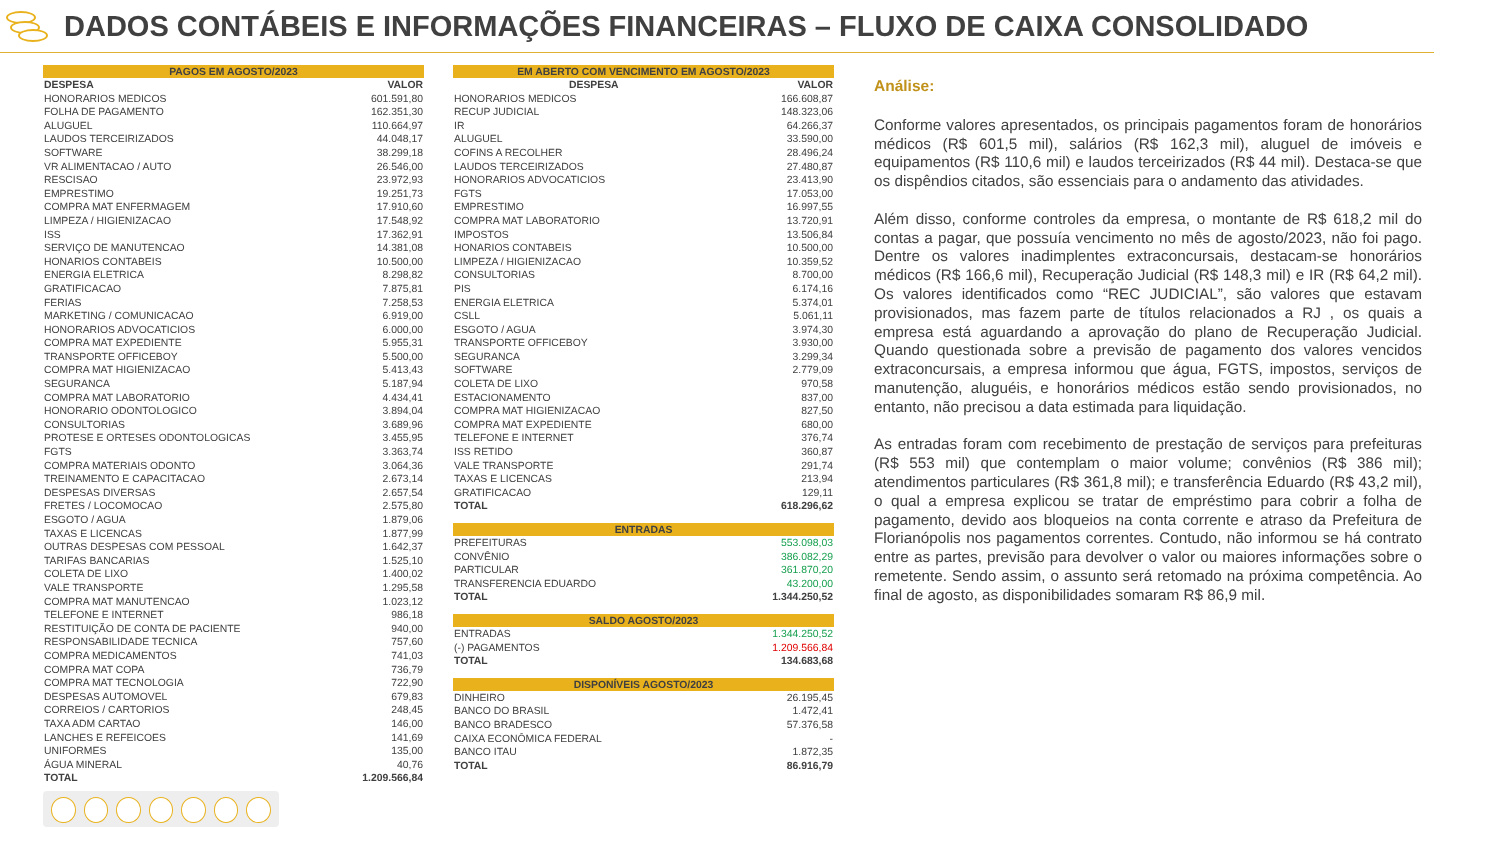DADOS CONTÁBEIS E INFORMAÇÕES FINANCEIRAS – FLUXO DE CAIXA CONSOLIDADO
| PAGOS EM AGOSTO/2023 | |
| --- | --- |
| DESPESA | VALOR |
| HONORARIOS MEDICOS | 601.591,80 |
| FOLHA DE PAGAMENTO | 162.351,30 |
| ALUGUEL | 110.664,97 |
| LAUDOS TERCEIRIZADOS | 44.048,17 |
| SOFTWARE | 38.299,18 |
| VR ALIMENTACAO / AUTO | 26.546,00 |
| RESCISAO | 23.972,93 |
| EMPRESTIMO | 19.251,73 |
| COMPRA MAT ENFERMAGEM | 17.910,60 |
| LIMPEZA / HIGIENIZACAO | 17.548,92 |
| ISS | 17.362,91 |
| SERVIÇO DE MANUTENCAO | 14.381,08 |
| HONARIOS CONTABEIS | 10.500,00 |
| ENERGIA ELETRICA | 8.298,82 |
| GRATIFICACAO | 7.875,81 |
| FERIAS | 7.258,53 |
| MARKETING / COMUNICACAO | 6.919,00 |
| HONORARIOS ADVOCATICIOS | 6.000,00 |
| COMPRA MAT EXPEDIENTE | 5.955,31 |
| TRANSPORTE OFFICEBOY | 5.500,00 |
| COMPRA MAT HIGIENIZACAO | 5.413,43 |
| SEGURANCA | 5.187,94 |
| COMPRA MAT LABORATORIO | 4.434,41 |
| HONORARIO ODONTOLOGICO | 3.894,04 |
| CONSULTORIAS | 3.689,96 |
| PROTESE E ORTESES ODONTOLOGICAS | 3.455,95 |
| FGTS | 3.363,74 |
| COMPRA MATERIAIS ODONTO | 3.064,36 |
| TREINAMENTO E CAPACITACAO | 2.673,14 |
| DESPESAS DIVERSAS | 2.657,54 |
| FRETES / LOCOMOCAO | 2.575,80 |
| ESGOTO / AGUA | 1.879,06 |
| TAXAS E LICENCAS | 1.877,99 |
| OUTRAS DESPESAS COM PESSOAL | 1.642,37 |
| TARIFAS BANCARIAS | 1.525,10 |
| COLETA DE LIXO | 1.400,02 |
| VALE TRANSPORTE | 1.295,58 |
| COMPRA MAT MANUTENCAO | 1.023,12 |
| TELEFONE E INTERNET | 986,18 |
| RESTITUIÇÃO DE CONTA DE PACIENTE | 940,00 |
| RESPONSABILIDADE TECNICA | 757,60 |
| COMPRA MEDICAMENTOS | 741,03 |
| COMPRA MAT COPA | 736,79 |
| COMPRA MAT TECNOLOGIA | 722,90 |
| DESPESAS AUTOMOVEL | 679,83 |
| CORREIOS / CARTORIOS | 248,45 |
| TAXA ADM CARTAO | 146,00 |
| LANCHES E REFEICOES | 141,69 |
| UNIFORMES | 135,00 |
| ÁGUA MINERAL | 40,76 |
| TOTAL | 1.209.566,84 |
| EM ABERTO COM VENCIMENTO EM AGOSTO/2023 | |
| --- | --- |
| DESPESA | VALOR |
| HONORARIOS MEDICOS | 166.608,87 |
| RECUP JUDICIAL | 148.323,06 |
| IR | 64.266,37 |
| ALUGUEL | 33.590,00 |
| COFINS A RECOLHER | 28.496,24 |
| LAUDOS TERCEIRIZADOS | 27.480,87 |
| HONORARIOS ADVOCATICIOS | 23.413,90 |
| FGTS | 17.053,00 |
| EMPRESTIMO | 16.997,55 |
| COMPRA MAT LABORATORIO | 13.720,91 |
| IMPOSTOS | 13.506,84 |
| HONARIOS CONTABEIS | 10.500,00 |
| LIMPEZA / HIGIENIZACAO | 10.359,52 |
| CONSULTORIAS | 8.700,00 |
| PIS | 6.174,16 |
| ENERGIA ELETRICA | 5.374,01 |
| CSLL | 5.061,11 |
| ESGOTO / AGUA | 3.974,30 |
| TRANSPORTE OFFICEBOY | 3.930,00 |
| SEGURANCA | 3.299,34 |
| SOFTWARE | 2.779,09 |
| COLETA DE LIXO | 970,58 |
| ESTACIONAMENTO | 837,00 |
| COMPRA MAT HIGIENIZACAO | 827,50 |
| COMPRA MAT EXPEDIENTE | 680,00 |
| TELEFONE E INTERNET | 376,74 |
| ISS RETIDO | 360,87 |
| VALE TRANSPORTE | 291,74 |
| TAXAS E LICENCAS | 213,94 |
| GRATIFICACAO | 129,11 |
| TOTAL | 618.296,62 |
| ENTRADAS | |
| --- | --- |
| PREFEITURAS | 553.098,03 |
| CONVÊNIO | 386.082,29 |
| PARTICULAR | 361.870,20 |
| TRANSFERENCIA EDUARDO | 43.200,00 |
| TOTAL | 1.344.250,52 |
| SALDO AGOSTO/2023 | |
| --- | --- |
| ENTRADAS | 1.344.250,52 |
| (-) PAGAMENTOS | 1.209.566,84 |
| TOTAL | 134.683,68 |
| DISPONÍVEIS AGOSTO/2023 | |
| --- | --- |
| DINHEIRO | 26.195,45 |
| BANCO DO BRASIL | 1.472,41 |
| BANCO BRADESCO | 57.376,58 |
| CAIXA ECONÔMICA FEDERAL | - |
| BANCO ITAU | 1.872,35 |
| TOTAL | 86.916,79 |
Análise:
Conforme valores apresentados, os principais pagamentos foram de honorários médicos (R$ 601,5 mil), salários (R$ 162,3 mil), aluguel de imóveis e equipamentos (R$ 110,6 mil) e laudos terceirizados (R$ 44 mil). Destaca-se que os dispêndios citados, são essenciais para o andamento das atividades.
Além disso, conforme controles da empresa, o montante de R$ 618,2 mil do contas a pagar, que possuía vencimento no mês de agosto/2023, não foi pago. Dentre os valores inadimplentes extraconcursais, destacam-se honorários médicos (R$ 166,6 mil), Recuperação Judicial (R$ 148,3 mil) e IR (R$ 64,2 mil). Os valores identificados como “REC JUDICIAL”, são valores que estavam provisionados, mas fazem parte de títulos relacionados a RJ , os quais a empresa está aguardando a aprovação do plano de Recuperação Judicial. Quando questionada sobre a previsão de pagamento dos valores vencidos extraconcursais, a empresa informou que água, FGTS, impostos, serviços de manutenção, aluguéis, e honorários médicos estão sendo provisionados, no entanto, não precisou a data estimada para liquidação.
As entradas foram com recebimento de prestação de serviços para prefeituras (R$ 553 mil) que contemplam o maior volume; convênios (R$ 386 mil); atendimentos particulares (R$ 361,8 mil); e transferência Eduardo (R$ 43,2 mil), o qual a empresa explicou se tratar de empréstimo para cobrir a folha de pagamento, devido aos bloqueios na conta corrente e atraso da Prefeitura de Florianópolis nos pagamentos correntes. Contudo, não informou se há contrato entre as partes, previsão para devolver o valor ou maiores informações sobre o remetente. Sendo assim, o assunto será retomado na próxima competência. Ao final de agosto, as disponibilidades somaram R$ 86,9 mil.